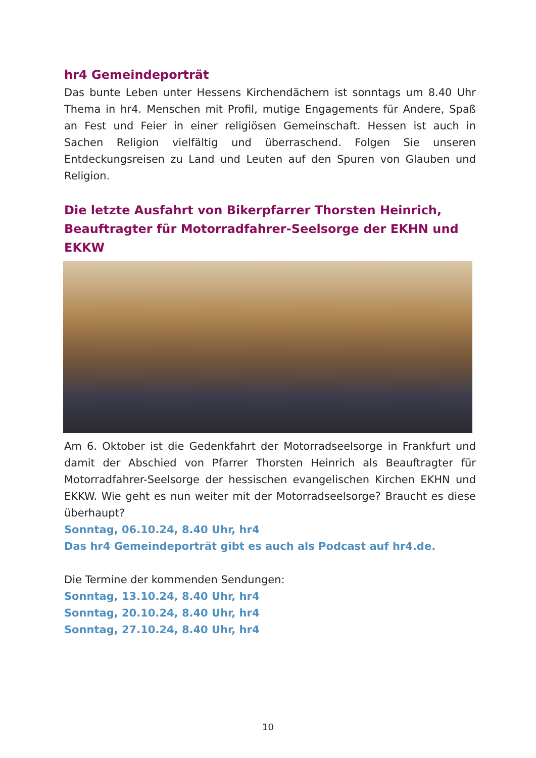hr4 Gemeindeporträt
Das bunte Leben unter Hessens Kirchendächern ist sonntags um 8.40 Uhr Thema in hr4. Menschen mit Profil, mutige Engagements für Andere, Spaß an Fest und Feier in einer religiösen Gemeinschaft. Hessen ist auch in Sachen Religion vielfältig und überraschend. Folgen Sie unseren Entdeckungsreisen zu Land und Leuten auf den Spuren von Glauben und Religion.
Die letzte Ausfahrt von Bikerpfarrer Thorsten Heinrich, Beauftragter für Motorradfahrer-Seelsorge der EKHN und EKKW
Am 6. Oktober ist die Gedenkfahrt der Motorradseelsorge in Frankfurt und damit der Abschied von Pfarrer Thorsten Heinrich als Beauftragter für Motorradfahrer-Seelsorge der hessischen evangelischen Kirchen EKHN und EKKW. Wie geht es nun weiter mit der Motorradseelsorge? Braucht es diese überhaupt?
Sonntag, 06.10.24, 8.40 Uhr, hr4
Das hr4 Gemeindeporträt gibt es auch als Podcast auf hr4.de.
Die Termine der kommenden Sendungen:
Sonntag, 13.10.24, 8.40 Uhr, hr4
Sonntag, 20.10.24, 8.40 Uhr, hr4
Sonntag, 27.10.24, 8.40 Uhr, hr4
10